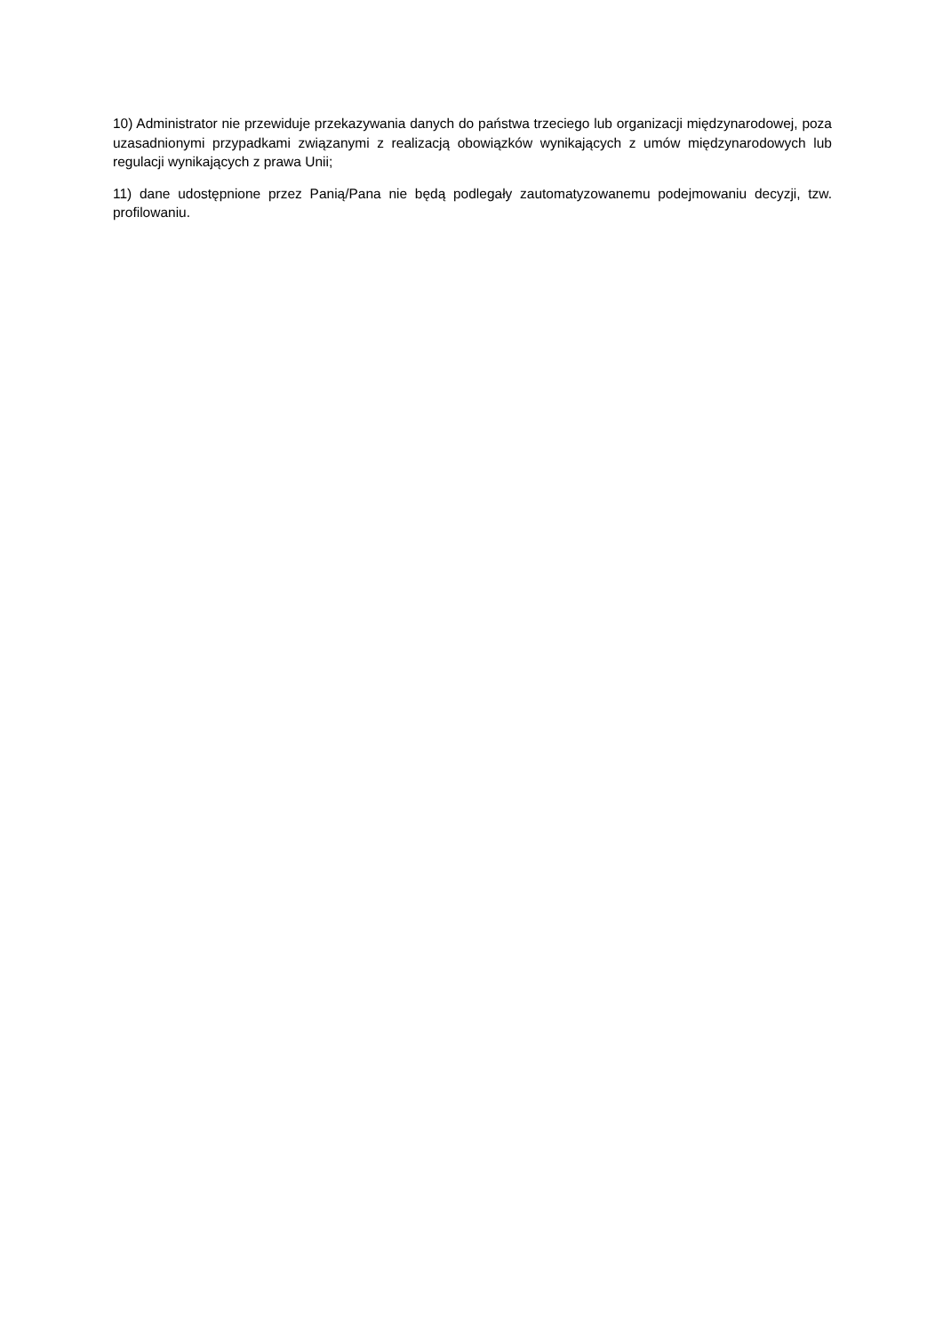10) Administrator nie przewiduje przekazywania danych do państwa trzeciego lub organizacji międzynarodowej, poza uzasadnionymi przypadkami związanymi z realizacją obowiązków wynikających z umów międzynarodowych lub regulacji wynikających z prawa Unii;
11) dane udostępnione przez Panią/Pana nie będą podlegały zautomatyzowanemu podejmowaniu decyzji, tzw. profilowaniu.